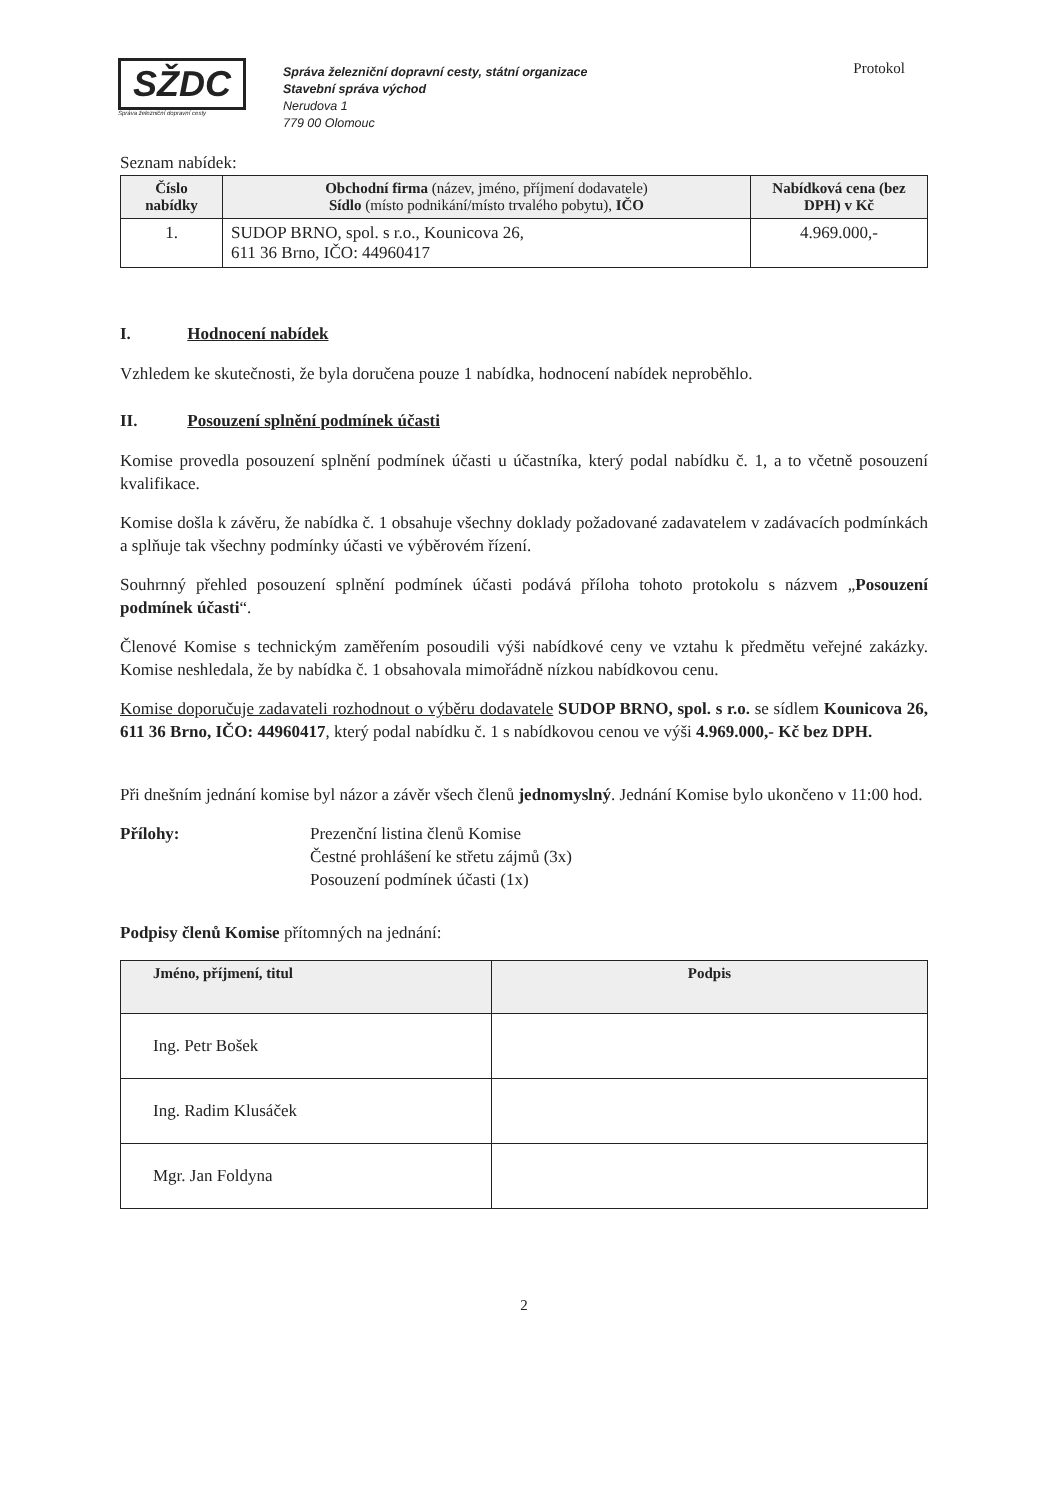SŽDC
Správa železniční dopravní cesty
Správa železniční dopravní cesty, státní organizace
Stavební správa východ
Nerudova 1
779 00 Olomouc
Protokol
Seznam nabídek:
| Číslo nabídky | Obchodní firma (název, jméno, příjmení dodavatele) Sídlo (místo podnikání/místo trvalého pobytu), IČO | Nabídková cena (bez DPH) v Kč |
| --- | --- | --- |
| 1. | SUDOP BRNO, spol. s r.o., Kounicova 26, 611 36 Brno, IČO: 44960417 | 4.969.000,- |
I. Hodnocení nabídek
Vzhledem ke skutečnosti, že byla doručena pouze 1 nabídka, hodnocení nabídek neproběhlo.
II. Posouzení splnění podmínek účasti
Komise provedla posouzení splnění podmínek účasti u účastníka, který podal nabídku č. 1, a to včetně posouzení kvalifikace.
Komise došla k závěru, že nabídka č. 1 obsahuje všechny doklady požadované zadavatelem v zadávacích podmínkách a splňuje tak všechny podmínky účasti ve výběrovém řízení.
Souhrnný přehled posouzení splnění podmínek účasti podává příloha tohoto protokolu s názvem „Posouzení podmínek účasti“.
Členové Komise s technickým zaměřením posoudili výši nabídkové ceny ve vztahu k předmětu veřejné zakázky. Komise neshledala, že by nabídka č. 1 obsahovala mimořádně nízkou nabídkovou cenu.
Komise doporučuje zadavateli rozhodnout o výběru dodavatele SUDOP BRNO, spol. s r.o. se sídlem Kounicova 26, 611 36 Brno, IČO: 44960417, který podal nabídku č. 1 s nabídkovou cenou ve výši 4.969.000,- Kč bez DPH.
Při dnešním jednání komise byl názor a závěr všech členů jednomyslný. Jednání Komise bylo ukončeno v 11:00 hod.
Přílohy: Prezenční listina členů Komise
Čestné prohlášení ke střetu zájmů (3x)
Posouzení podmínek účasti (1x)
Podpisy členů Komise přítomných na jednání:
| Jméno, příjmení, titul | Podpis |
| --- | --- |
| Ing. Petr Bošek | |
| Ing. Radim Klusáček | |
| Mgr. Jan Foldyna | |
2